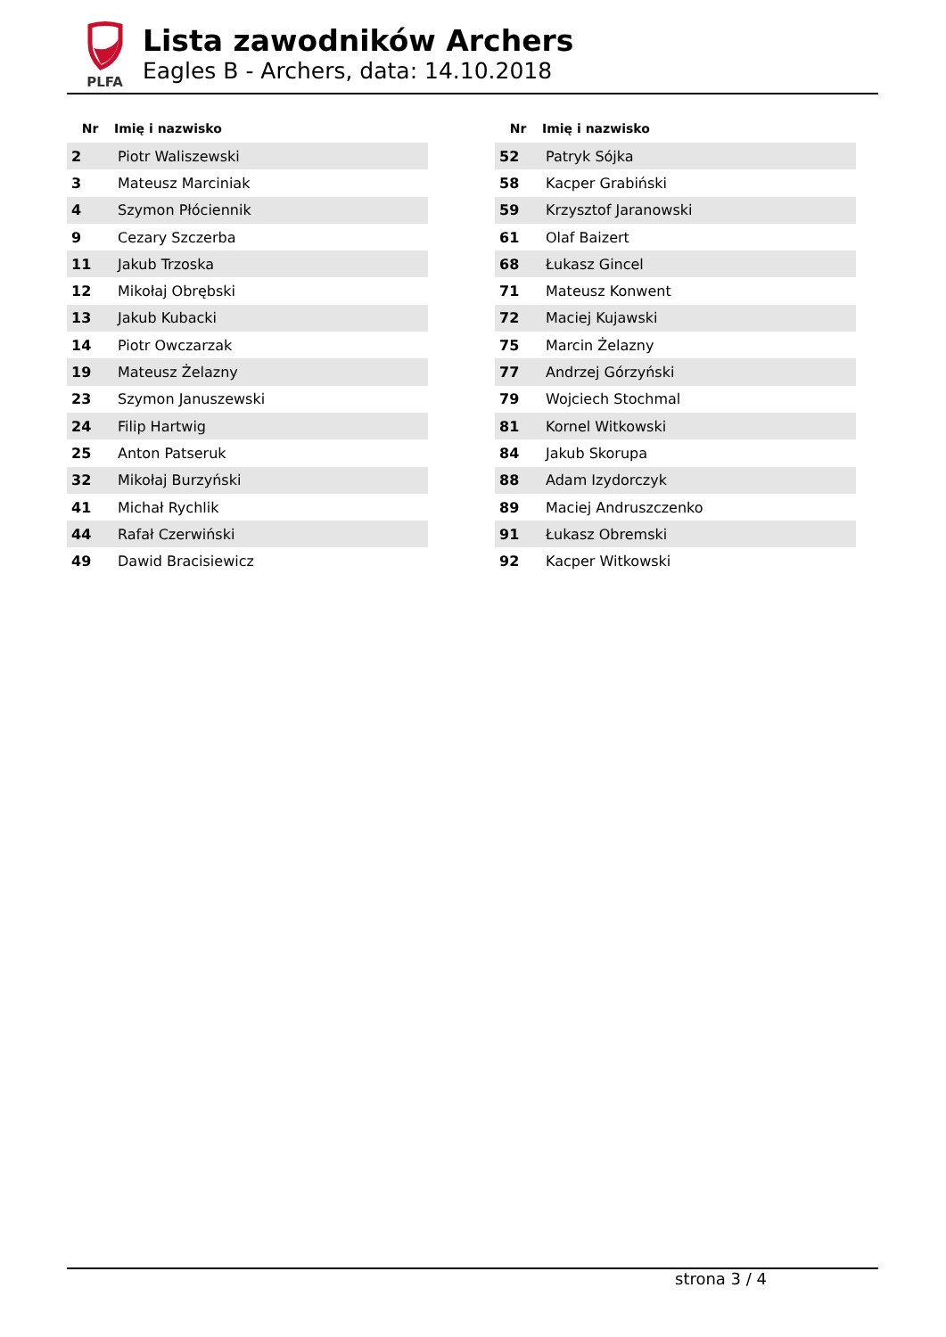PLFA
Lista zawodników Archers
Eagles B - Archers, data: 14.10.2018
| Nr | Imię i nazwisko |
| --- | --- |
| 2 | Piotr Waliszewski |
| 3 | Mateusz Marciniak |
| 4 | Szymon Płóciennik |
| 9 | Cezary Szczerba |
| 11 | Jakub Trzoska |
| 12 | Mikołaj Obrębski |
| 13 | Jakub Kubacki |
| 14 | Piotr Owczarzak |
| 19 | Mateusz Żelazny |
| 23 | Szymon Januszewski |
| 24 | Filip Hartwig |
| 25 | Anton Patseruk |
| 32 | Mikołaj Burzyński |
| 41 | Michał Rychlik |
| 44 | Rafał Czerwiński |
| 49 | Dawid Bracisiewicz |
| Nr | Imię i nazwisko |
| --- | --- |
| 52 | Patryk Sójka |
| 58 | Kacper Grabiński |
| 59 | Krzysztof Jaranowski |
| 61 | Olaf Baizert |
| 68 | Łukasz Gincel |
| 71 | Mateusz Konwent |
| 72 | Maciej Kujawski |
| 75 | Marcin Żelazny |
| 77 | Andrzej Górzyński |
| 79 | Wojciech Stochmal |
| 81 | Kornel Witkowski |
| 84 | Jakub Skorupa |
| 88 | Adam Izydorczyk |
| 89 | Maciej Andruszczenko |
| 91 | Łukasz Obremski |
| 92 | Kacper Witkowski |
strona 3 / 4